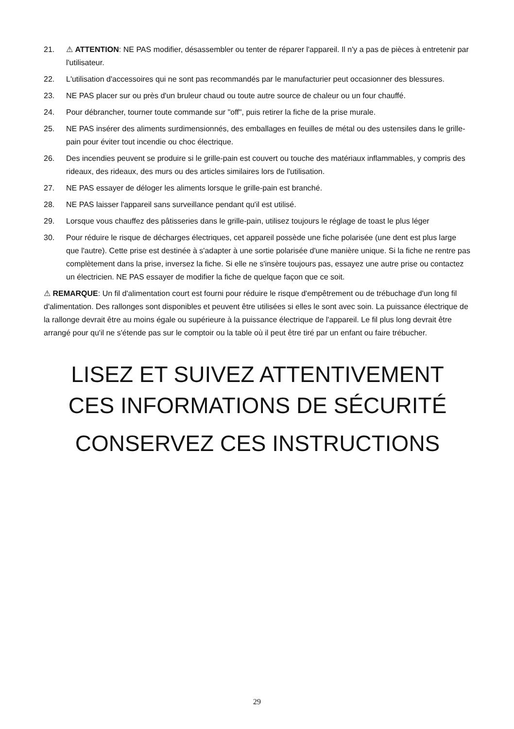21. ⚠ ATTENTION: NE PAS modifier, désassembler ou tenter de réparer l'appareil. Il n'y a pas de pièces à entretenir par l'utilisateur.
22. L'utilisation d'accessoires qui ne sont pas recommandés par le manufacturier peut occasionner des blessures.
23. NE PAS placer sur ou près d'un bruleur chaud ou toute autre source de chaleur ou un four chauffé.
24. Pour débrancher, tourner toute commande sur "off", puis retirer la fiche de la prise murale.
25. NE PAS insérer des aliments surdimensionnés, des emballages en feuilles de métal ou des ustensiles dans le grille-pain pour éviter tout incendie ou choc électrique.
26. Des incendies peuvent se produire si le grille-pain est couvert ou touche des matériaux inflammables, y compris des rideaux, des rideaux, des murs ou des articles similaires lors de l'utilisation.
27. NE PAS essayer de déloger les aliments lorsque le grille-pain est branché.
28. NE PAS laisser l'appareil sans surveillance pendant qu'il est utilisé.
29. Lorsque vous chauffez des pâtisseries dans le grille-pain, utilisez toujours le réglage de toast le plus léger
30. Pour réduire le risque de décharges électriques, cet appareil possède une fiche polarisée (une dent est plus large que l'autre). Cette prise est destinée à s'adapter à une sortie polarisée d'une manière unique. Si la fiche ne rentre pas complètement dans la prise, inversez la fiche. Si elle ne s'insère toujours pas, essayez une autre prise ou contactez un électricien. NE PAS essayer de modifier la fiche de quelque façon que ce soit.
⚠ REMARQUE: Un fil d'alimentation court est fourni pour réduire le risque d'empêtrement ou de trébuchage d'un long fil d'alimentation. Des rallonges sont disponibles et peuvent être utilisées si elles le sont avec soin. La puissance électrique de la rallonge devrait être au moins égale ou supérieure à la puissance électrique de l'appareil. Le fil plus long devrait être arrangé pour qu'il ne s'étende pas sur le comptoir ou la table où il peut être tiré par un enfant ou faire trébucher.
LISEZ ET SUIVEZ ATTENTIVEMENT
CES INFORMATIONS DE SÉCURITÉ
CONSERVEZ CES INSTRUCTIONS
29